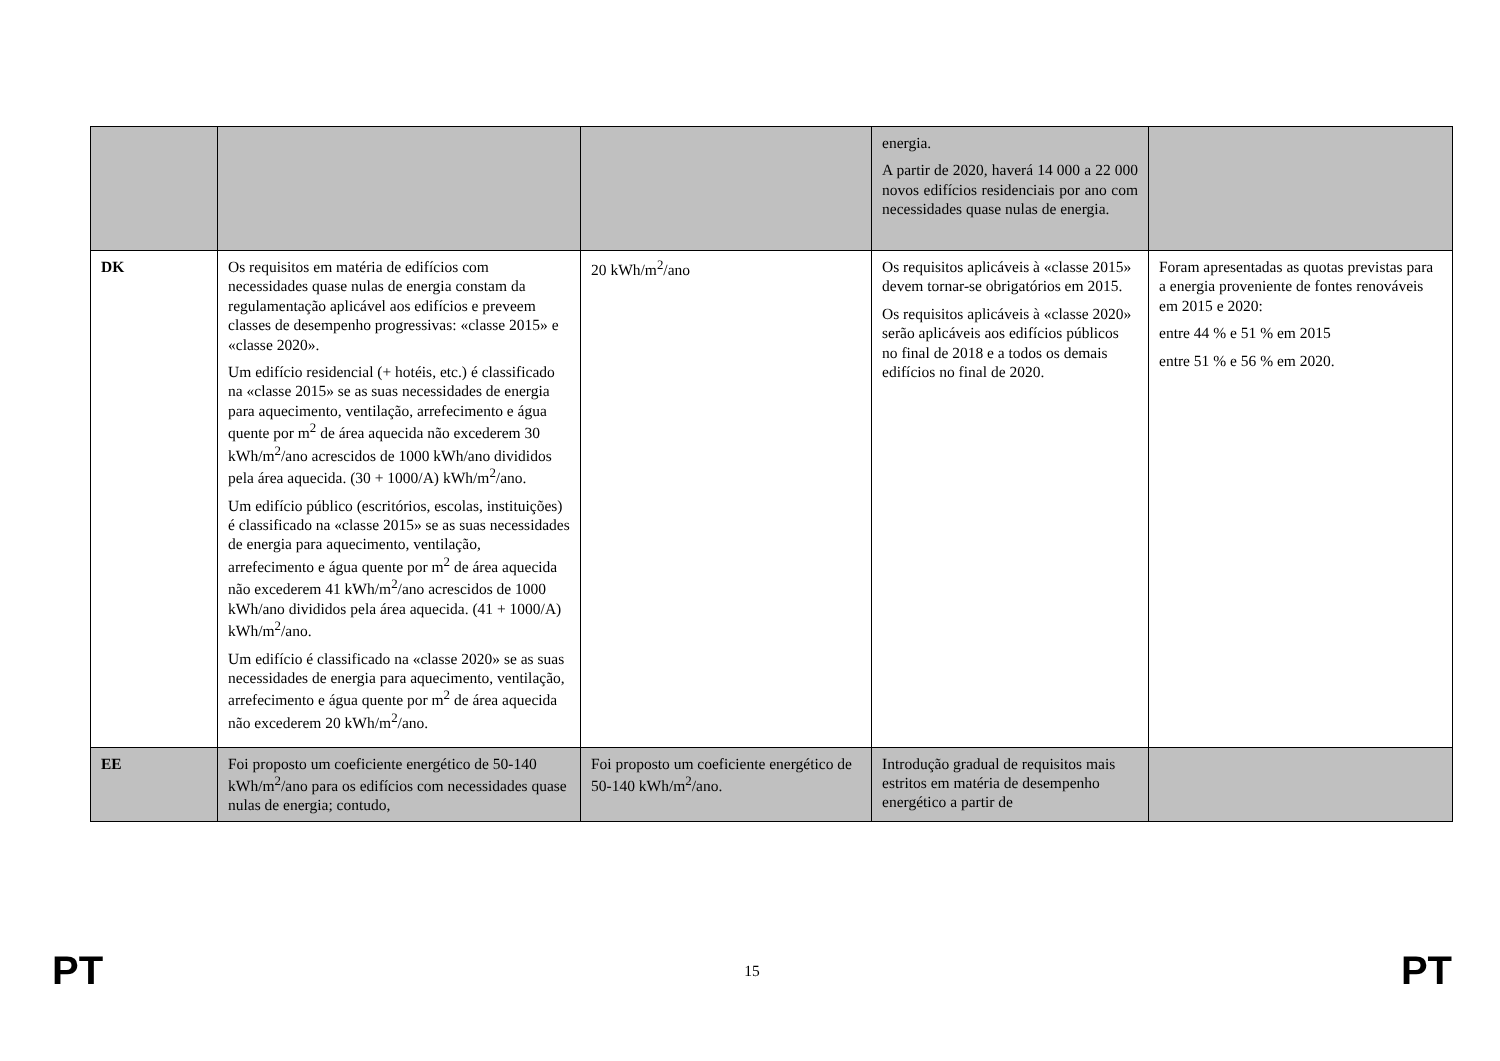| | | | energia. A partir de 2020, haverá 14 000 a 22 000 novos edifícios residenciais por ano com necessidades quase nulas de energia. | |
| DK | Os requisitos em matéria de edifícios com necessidades quase nulas de energia constam da regulamentação aplicável aos edifícios e preveem classes de desempenho progressivas: «classe 2015» e «classe 2020». Um edifício residencial (+ hotéis, etc.) é classificado na «classe 2015» se as suas necessidades de energia para aquecimento, ventilação, arrefecimento e água quente por m<sup>2</sup> de área aquecida não excederem 30 kWh/m<sup>2</sup>/ano acrescidos de 1000 kWh/ano divididos pela área aquecida. (30 + 1000/A) kWh/m<sup>2</sup>/ano. Um edifício público (escritórios, escolas, instituições) é classificado na «classe 2015» se as suas necessidades de energia para aquecimento, ventilação, arrefecimento e água quente por m<sup>2</sup> de área aquecida não excederem 41 kWh/m<sup>2</sup>/ano acrescidos de 1000 kWh/ano divididos pela área aquecida. (41 + 1000/A) kWh/m<sup>2</sup>/ano. Um edifício é classificado na «classe 2020» se as suas necessidades de energia para aquecimento, ventilação, arrefecimento e água quente por m<sup>2</sup> de área aquecida não excederem 20 kWh/m<sup>2</sup>/ano. | 20 kWh/m<sup>2</sup>/ano | Os requisitos aplicáveis à «classe 2015» devem tornar-se obrigatórios em 2015. Os requisitos aplicáveis à «classe 2020» serão aplicáveis aos edifícios públicos no final de 2018 e a todos os demais edifícios no final de 2020. | Foram apresentadas as quotas previstas para a energia proveniente de fontes renováveis em 2015 e 2020: entre 44 % e 51 % em 2015 entre 51 % e 56 % em 2020. |
| EE | Foi proposto um coeficiente energético de 50-140 kWh/m<sup>2</sup>/ano para os edifícios com necessidades quase nulas de energia; contudo, | Foi proposto um coeficiente energético de 50-140 kWh/m<sup>2</sup>/ano. | Introdução gradual de requisitos mais estritos em matéria de desempenho energético a partir de | |
PT 15 PT